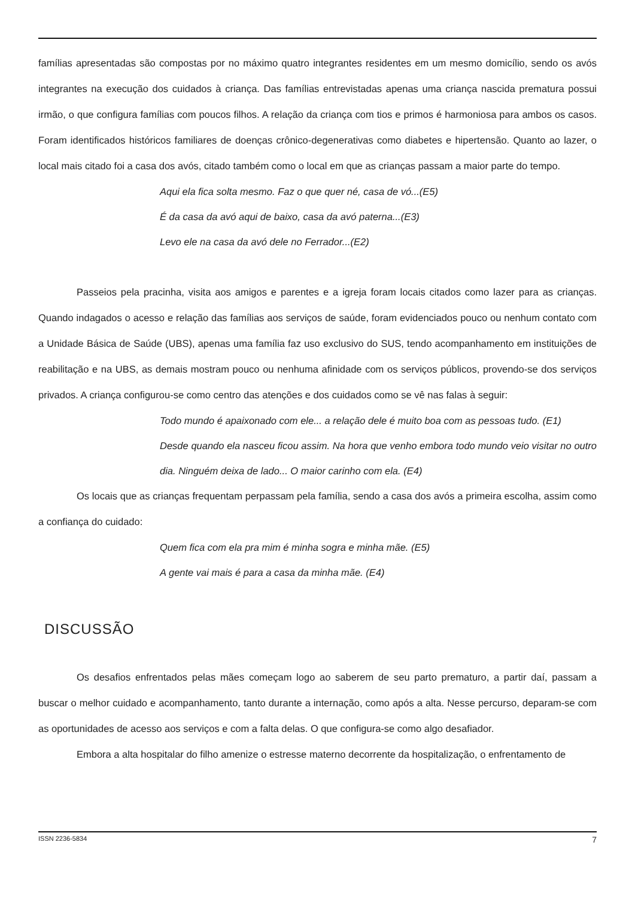famílias apresentadas são compostas por no máximo quatro integrantes residentes em um mesmo domicílio, sendo os avós integrantes na execução dos cuidados à criança. Das famílias entrevistadas apenas uma criança nascida prematura possui irmão, o que configura famílias com poucos filhos. A relação da criança com tios e primos é harmoniosa para ambos os casos. Foram identificados históricos familiares de doenças crônico-degenerativas como diabetes e hipertensão. Quanto ao lazer, o local mais citado foi a casa dos avós, citado também como o local em que as crianças passam a maior parte do tempo.
Aqui ela fica solta mesmo. Faz o que quer né, casa de vó...(E5)
É da casa da avó aqui de baixo, casa da avó paterna...(E3)
Levo ele na casa da avó dele no Ferrador...(E2)
Passeios pela pracinha, visita aos amigos e parentes e a igreja foram locais citados como lazer para as crianças. Quando indagados o acesso e relação das famílias aos serviços de saúde, foram evidenciados pouco ou nenhum contato com a Unidade Básica de Saúde (UBS), apenas uma família faz uso exclusivo do SUS, tendo acompanhamento em instituições de reabilitação e na UBS, as demais mostram pouco ou nenhuma afinidade com os serviços públicos, provendo-se dos serviços privados. A criança configurou-se como centro das atenções e dos cuidados como se vê nas falas à seguir:
Todo mundo é apaixonado com ele... a relação dele é muito boa com as pessoas tudo. (E1)
Desde quando ela nasceu ficou assim. Na hora que venho embora todo mundo veio visitar no outro dia. Ninguém deixa de lado... O maior carinho com ela. (E4)
Os locais que as crianças frequentam perpassam pela família, sendo a casa dos avós a primeira escolha, assim como a confiança do cuidado:
Quem fica com ela pra mim é minha sogra e minha mãe. (E5)
A gente vai mais é para a casa da minha mãe. (E4)
DISCUSSÃO
Os desafios enfrentados pelas mães começam logo ao saberem de seu parto prematuro, a partir daí, passam a buscar o melhor cuidado e acompanhamento, tanto durante a internação, como após a alta. Nesse percurso, deparam-se com as oportunidades de acesso aos serviços e com a falta delas. O que configura-se como algo desafiador.
Embora a alta hospitalar do filho amenize o estresse materno decorrente da hospitalização, o enfrentamento de
ISSN 2236-5834 7